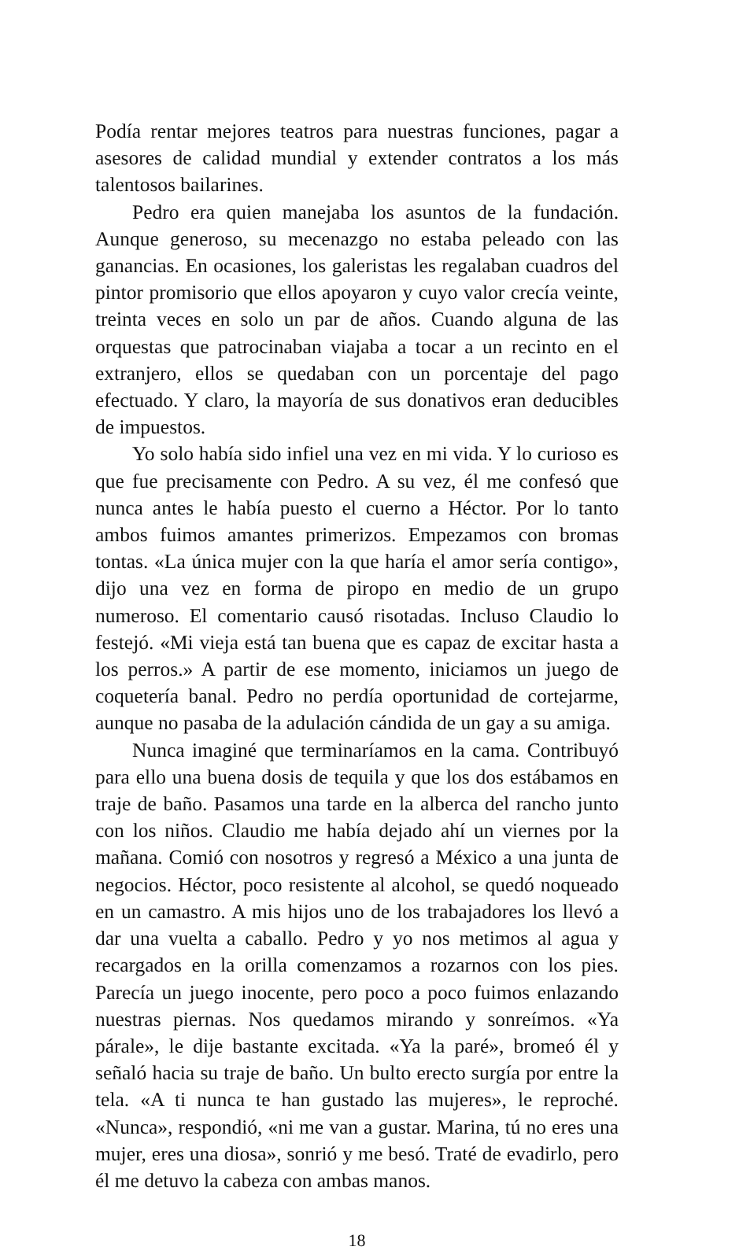Podía rentar mejores teatros para nuestras funciones, pagar a asesores de calidad mundial y extender contratos a los más talentosos bailarines.
Pedro era quien manejaba los asuntos de la fundación. Aunque generoso, su mecenazgo no estaba peleado con las ganancias. En ocasiones, los galeristas les regalaban cuadros del pintor promisorio que ellos apoyaron y cuyo valor crecía veinte, treinta veces en solo un par de años. Cuando alguna de las orquestas que patrocinaban viajaba a tocar a un recinto en el extranjero, ellos se quedaban con un porcentaje del pago efectuado. Y claro, la mayoría de sus donativos eran deducibles de impuestos.
Yo solo había sido infiel una vez en mi vida. Y lo curioso es que fue precisamente con Pedro. A su vez, él me confesó que nunca antes le había puesto el cuerno a Héctor. Por lo tanto ambos fuimos amantes primerizos. Empezamos con bromas tontas. «La única mujer con la que haría el amor sería contigo», dijo una vez en forma de piropo en medio de un grupo numeroso. El comentario causó risotadas. Incluso Claudio lo festejó. «Mi vieja está tan buena que es capaz de excitar hasta a los perros.» A partir de ese momento, iniciamos un juego de coquetería banal. Pedro no perdía oportunidad de cortejarme, aunque no pasaba de la adulación cándida de un gay a su amiga.
Nunca imaginé que terminaríamos en la cama. Contribuyó para ello una buena dosis de tequila y que los dos estábamos en traje de baño. Pasamos una tarde en la alberca del rancho junto con los niños. Claudio me había dejado ahí un viernes por la mañana. Comió con nosotros y regresó a México a una junta de negocios. Héctor, poco resistente al alcohol, se quedó noqueado en un camastro. A mis hijos uno de los trabajadores los llevó a dar una vuelta a caballo. Pedro y yo nos metimos al agua y recargados en la orilla comenzamos a rozarnos con los pies. Parecía un juego inocente, pero poco a poco fuimos enlazando nuestras piernas. Nos quedamos mirando y sonreímos. «Ya párale», le dije bastante excitada. «Ya la paré», bromeó él y señaló hacia su traje de baño. Un bulto erecto surgía por entre la tela. «A ti nunca te han gustado las mujeres», le reproché. «Nunca», respondió, «ni me van a gustar. Marina, tú no eres una mujer, eres una diosa», sonrió y me besó. Traté de evadirlo, pero él me detuvo la cabeza con ambas manos.
18